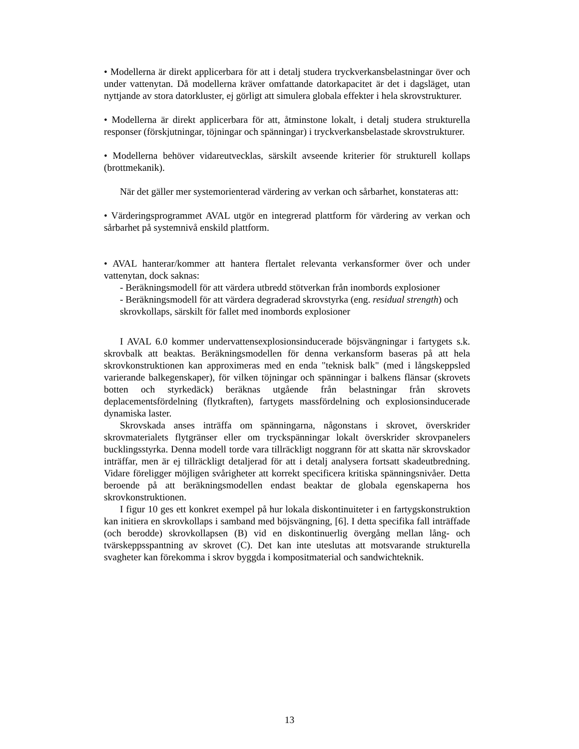• Modellerna är direkt applicerbara för att i detalj studera tryckverkansbelastningar över och under vattenytan. Då modellerna kräver omfattande datorkapacitet är det i dagsläget, utan nyttjande av stora datorkluster, ej görligt att simulera globala effekter i hela skrovstrukturer.
• Modellerna är direkt applicerbara för att, åtminstone lokalt, i detalj studera strukturella responser (förskjutningar, töjningar och spänningar) i tryckverkansbelastade skrovstrukturer.
• Modellerna behöver vidareutvecklas, särskilt avseende kriterier för strukturell kollaps (brottmekanik).
När det gäller mer systemorienterad värdering av verkan och sårbarhet, konstateras att:
• Värderingsprogrammet AVAL utgör en integrerad plattform för värdering av verkan och sårbarhet på systemnivå enskild plattform.
• AVAL hanterar/kommer att hantera flertalet relevanta verkansformer över och under vattenytan, dock saknas:
- Beräkningsmodell för att värdera utbredd stötverkan från inombords explosioner
- Beräkningsmodell för att värdera degraderad skrovstyrka (eng. residual strength) och skrovkollaps, särskilt för fallet med inombords explosioner
I AVAL 6.0 kommer undervattensexplosionsinducerade böjsvängningar i fartygets s.k. skrovbalk att beaktas. Beräkningsmodellen för denna verkansform baseras på att hela skrovkonstruktionen kan approximeras med en enda "teknisk balk" (med i långskeppsled varierande balkegenskaper), för vilken töjningar och spänningar i balkens flänsar (skrovets botten och styrkedäck) beräknas utgående från belastningar från skrovets deplacementsfördelning (flytkraften), fartygets massfördelning och explosionsinducerade dynamiska laster.
Skrovskada anses inträffa om spänningarna, någonstans i skrovet, överskrider skrovmaterialets flytgränser eller om tryckspänningar lokalt överskrider skrovpanelers bucklingsstyrka. Denna modell torde vara tillräckligt noggrann för att skatta när skrovskador inträffar, men är ej tillräckligt detaljerad för att i detalj analysera fortsatt skadeutbredning. Vidare föreligger möjligen svårigheter att korrekt specificera kritiska spänningsnivåer. Detta beroende på att beräkningsmodellen endast beaktar de globala egenskaperna hos skrovkonstruktionen.
I figur 10 ges ett konkret exempel på hur lokala diskontinuiteter i en fartygskonstruktion kan initiera en skrovkollaps i samband med böjsvängning, [6]. I detta specifika fall inträffade (och berodde) skrovkollapsen (B) vid en diskontinuerlig övergång mellan lång- och tvärskeppsspantning av skrovet (C). Det kan inte uteslutas att motsvarande strukturella svagheter kan förekomma i skrov byggda i kompositmaterial och sandwichteknik.
13